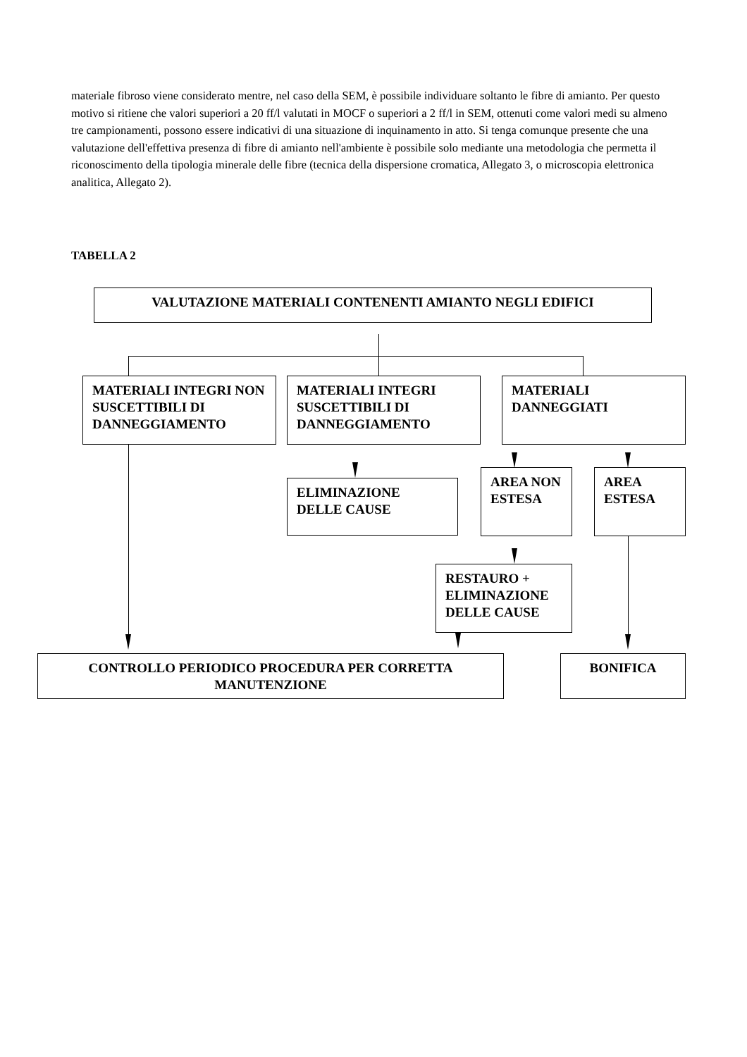materiale fibroso viene considerato mentre, nel caso della SEM, è possibile individuare soltanto le fibre di amianto. Per questo motivo si ritiene che valori superiori a 20 ff/l valutati in MOCF o superiori a 2 ff/l in SEM, ottenuti come valori medi su almeno tre campionamenti, possono essere indicativi di una situazione di inquinamento in atto. Si tenga comunque presente che una valutazione dell'effettiva presenza di fibre di amianto nell'ambiente è possibile solo mediante una metodologia che permetta il riconoscimento della tipologia minerale delle fibre (tecnica della dispersione cromatica, Allegato 3, o microscopia elettronica analitica, Allegato 2).
TABELLA 2
VALUTAZIONE MATERIALI CONTENENTI AMIANTO NEGLI EDIFICI
MATERIALI INTEGRI NON SUSCETTIBILI DI DANNEGGIAMENTO
MATERIALI INTEGRI SUSCETTIBILI DI DANNEGGIAMENTO
MATERIALI DANNEGGIATI
ELIMINAZIONE DELLE CAUSE
AREA NON ESTESA
AREA ESTESA
RESTAURO + ELIMINAZIONE DELLE CAUSE
CONTROLLO PERIODICO PROCEDURA PER CORRETTA MANUTENZIONE BONIFICA